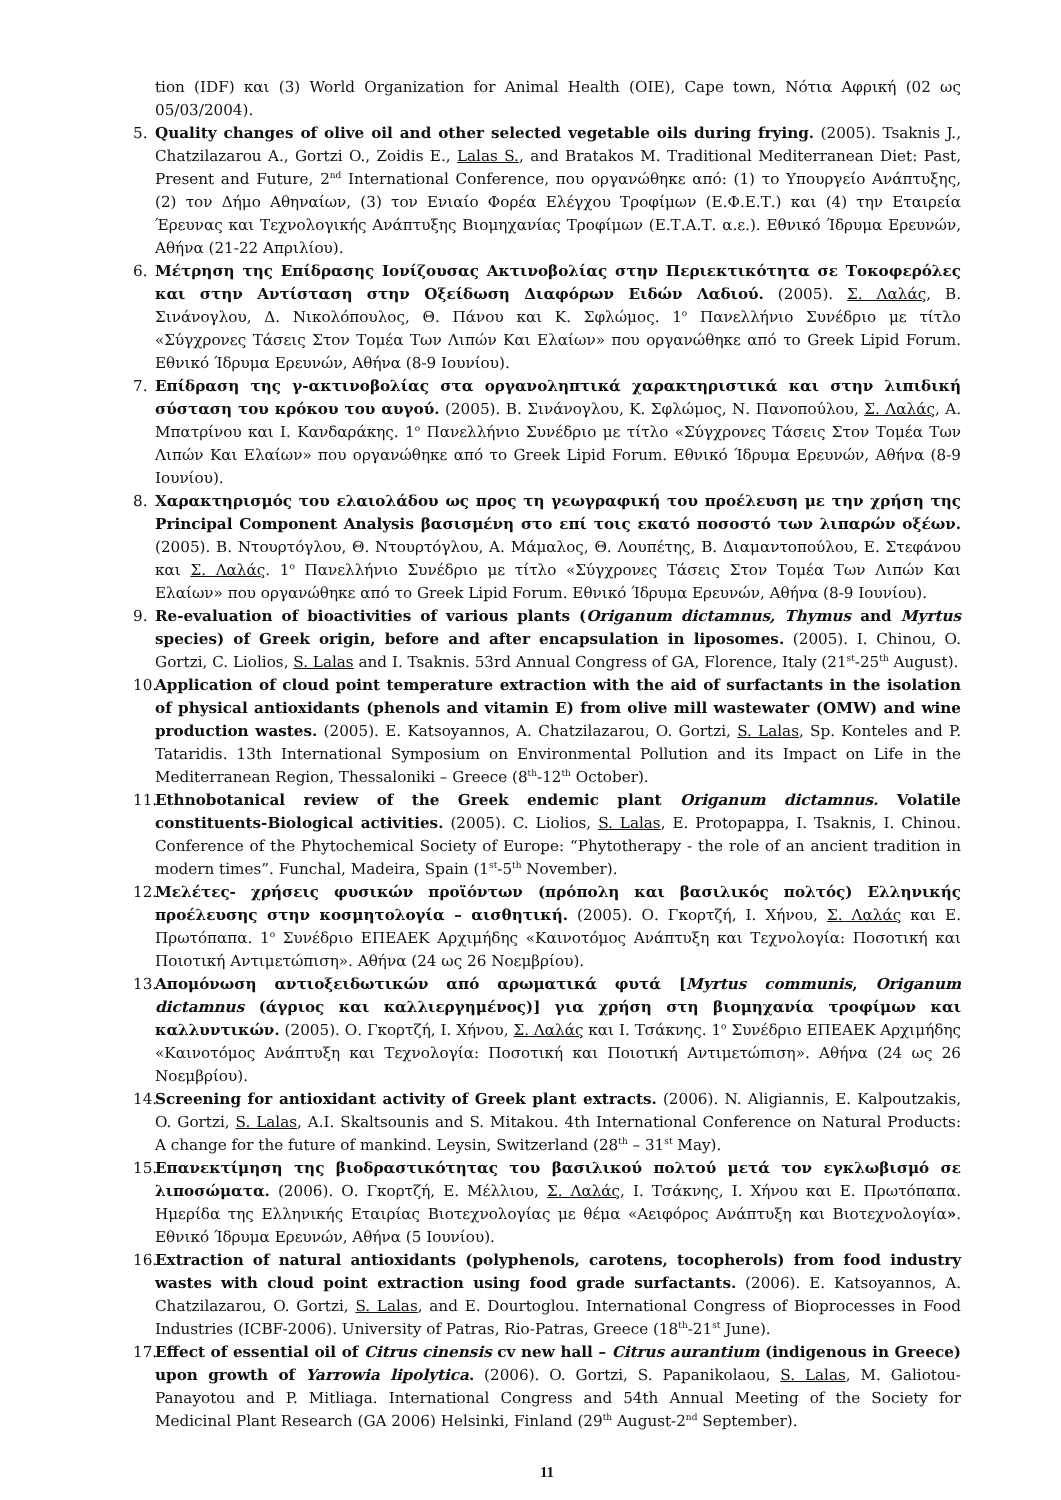tion (IDF) και (3) World Organization for Animal Health (OIE), Cape town, Νότια Αφρική (02 ως 05/03/2004).
5. Quality changes of olive oil and other selected vegetable oils during frying. (2005). Tsaknis J., Chatzilazarou A., Gortzi O., Zoidis E., Lalas S., and Bratakos M. Traditional Mediterranean Diet: Past, Present and Future, 2<sup>nd</sup> International Conference, που οργανώθηκε από: (1) το Υπουργείο Ανάπτυξης, (2) τον Δήμο Αθηναίων, (3) τον Ενιαίο Φορέα Ελέγχου Τροφίμων (Ε.Φ.Ε.Τ.) και (4) την Εταιρεία Έρευνας και Τεχνολογικής Ανάπτυξης Βιομηχανίας Τροφίμων (Ε.Τ.Α.Τ. α.ε.). Εθνικό Ίδρυμα Ερευνών, Αθήνα (21-22 Απριλίου).
6. Μέτρηση της Επίδρασης Ιονίζουσας Ακτινοβολίας στην Περιεκτικότητα σε Τοκοφερόλες και στην Αντίσταση στην Οξείδωση Διαφόρων Ειδών Λαδιού. (2005). Σ. Λαλάς, Β. Σινάνογλου, Δ. Νικολόπουλος, Θ. Πάνου και Κ. Σφλώμος. 1<sup>ο</sup> Πανελλήνιο Συνέδριο με τίτλο «Σύγχρονες Τάσεις Στον Τομέα Των Λιπών Και Ελαίων» που οργανώθηκε από το Greek Lipid Forum. Εθνικό Ίδρυμα Ερευνών, Αθήνα (8-9 Ιουνίου).
7. Επίδραση της γ-ακτινοβολίας στα οργανοληπτικά χαρακτηριστικά και στην λιπιδική σύσταση του κρόκου του αυγού. (2005). Β. Σινάνογλου, Κ. Σφλώμος, Ν. Πανοπούλου, Σ. Λαλάς, Α. Μπατρίνου και Ι. Κανδαράκης. 1<sup>ο</sup> Πανελλήνιο Συνέδριο με τίτλο «Σύγχρονες Τάσεις Στον Τομέα Των Λιπών Και Ελαίων» που οργανώθηκε από το Greek Lipid Forum. Εθνικό Ίδρυμα Ερευνών, Αθήνα (8-9 Ιουνίου).
8. Χαρακτηρισμός του ελαιολάδου ως προς τη γεωγραφική του προέλευση με την χρήση της Principal Component Analysis βασισμένη στο επί τοις εκατό ποσοστό των λιπαρών οξέων. (2005). Β. Ντουρτόγλου, Θ. Ντουρτόγλου, Α. Μάμαλος, Θ. Λουπέτης, Β. Διαμαντοπούλου, Ε. Στεφάνου και Σ. Λαλάς. 1<sup>ο</sup> Πανελλήνιο Συνέδριο με τίτλο «Σύγχρονες Τάσεις Στον Τομέα Των Λιπών Και Ελαίων» που οργανώθηκε από το Greek Lipid Forum. Εθνικό Ίδρυμα Ερευνών, Αθήνα (8-9 Ιουνίου).
9. Re-evaluation of bioactivities of various plants (Origanum dictamnus, Thymus and Myrtus species) of Greek origin, before and after encapsulation in liposomes. (2005). I. Chinou, O. Gortzi, C. Liolios, S. Lalas and I. Tsaknis. 53rd Annual Congress of GA, Florence, Italy (21<sup>st</sup>-25<sup>th</sup> August).
10. Application of cloud point temperature extraction with the aid of surfactants in the isolation of physical antioxidants (phenols and vitamin E) from olive mill wastewater (OMW) and wine production wastes. (2005). E. Katsoyannos, A. Chatzilazarou, O. Gortzi, S. Lalas, Sp. Konteles and P. Tataridis. 13th International Symposium on Environmental Pollution and its Impact on Life in the Mediterranean Region, Thessaloniki – Greece (8<sup>th</sup>-12<sup>th</sup> October).
11. Ethnobotanical review of the Greek endemic plant Origanum dictamnus. Volatile constituents-Biological activities. (2005). C. Liolios, S. Lalas, E. Protopappa, I. Tsaknis, I. Chinou. Conference of the Phytochemical Society of Europe: “Phytotherapy - the role of an ancient tradition in modern times”. Funchal, Madeira, Spain (1<sup>st</sup>-5<sup>th</sup> November).
12. Μελέτες- χρήσεις φυσικών προϊόντων (πρόπολη και βασιλικός πολτός) Ελληνικής προέλευσης στην κοσμητολογία – αισθητική. (2005). Ο. Γκορτζή, Ι. Χήνου, Σ. Λαλάς και Ε. Πρωτόπαπα. 1<sup>ο</sup> Συνέδριο ΕΠΕΑΕΚ Αρχιμήδης «Καινοτόμος Ανάπτυξη και Τεχνολογία: Ποσοτική και Ποιοτική Αντιμετώπιση». Αθήνα (24 ως 26 Νοεμβρίου).
13. Απομόνωση αντιοξειδωτικών από αρωματικά φυτά [Myrtus communis, Origanum dictamnus (άγριος και καλλιεργημένος)] για χρήση στη βιομηχανία τροφίμων και καλλυντικών. (2005). Ο. Γκορτζή, Ι. Χήνου, Σ. Λαλάς και Ι. Τσάκνης. 1<sup>ο</sup> Συνέδριο ΕΠΕΑΕΚ Αρχιμήδης «Καινοτόμος Ανάπτυξη και Τεχνολογία: Ποσοτική και Ποιοτική Αντιμετώπιση». Αθήνα (24 ως 26 Νοεμβρίου).
14. Screening for antioxidant activity of Greek plant extracts. (2006). N. Aligiannis, E. Kalpoutzakis, O. Gortzi, S. Lalas, A.I. Skaltsounis and S. Mitakou. 4th International Conference on Natural Products: A change for the future of mankind. Leysin, Switzerland (28<sup>th</sup> – 31<sup>st</sup> May).
15. Επανεκτίμηση της βιοδραστικότητας του βασιλικού πολτού μετά τον εγκλωβισμό σε λιποσώματα. (2006). Ο. Γκορτζή, Ε. Μέλλιου, Σ. Λαλάς, Ι. Τσάκνης, Ι. Χήνου και Ε. Πρωτόπαπα. Ημερίδα της Ελληνικής Εταιρίας Βιοτεχνολογίας με θέμα «Αειφόρος Ανάπτυξη και Βιοτεχνολογία». Εθνικό Ίδρυμα Ερευνών, Αθήνα (5 Ιουνίου).
16. Extraction of natural antioxidants (polyphenols, carotens, tocopherols) from food industry wastes with cloud point extraction using food grade surfactants. (2006). E. Katsoyannos, A. Chatzilazarou, O. Gortzi, S. Lalas, and E. Dourtoglou. International Congress of Bioprocesses in Food Industries (ICBF-2006). University of Patras, Rio-Patras, Greece (18<sup>th</sup>-21<sup>st</sup> June).
17. Effect of essential oil of Citrus cinensis cv new hall – Citrus aurantium (indigenous in Greece) upon growth of Yarrowia lipolytica. (2006). O. Gortzi, S. Papanikolaou, S. Lalas, M. Galiotou-Panayotou and P. Mitliaga. International Congress and 54th Annual Meeting of the Society for Medicinal Plant Research (GA 2006) Helsinki, Finland (29<sup>th</sup> August-2<sup>nd</sup> September).
11